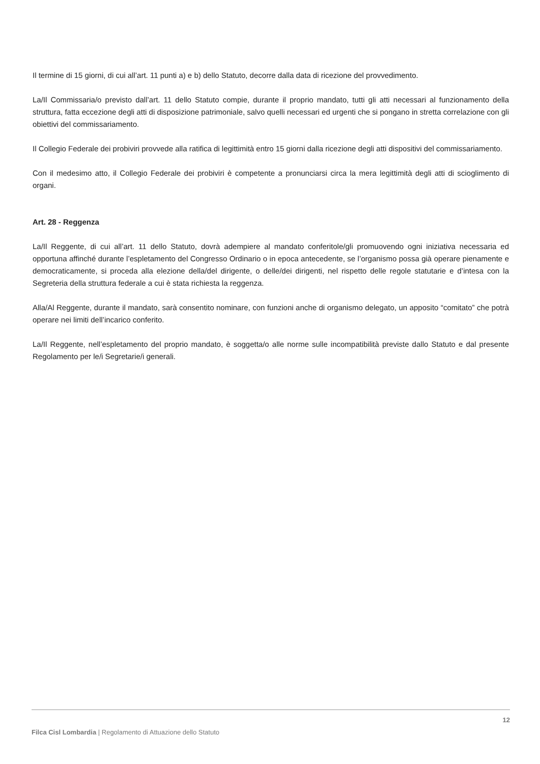Il termine di 15 giorni, di cui all’art. 11 punti a) e b) dello Statuto, decorre dalla data di ricezione del provvedimento.
La/Il Commissaria/o previsto dall’art. 11 dello Statuto compie, durante il proprio mandato, tutti gli atti necessari al funzionamento della struttura, fatta eccezione degli atti di disposizione patrimoniale, salvo quelli necessari ed urgenti che si pongano in stretta correlazione con gli obiettivi del commissariamento.
Il Collegio Federale dei probiviri provvede alla ratifica di legittimità entro 15 giorni dalla ricezione degli atti dispositivi del commissariamento.
Con il medesimo atto, il Collegio Federale dei probiviri è competente a pronunciarsi circa la mera legittimità degli atti di scioglimento di organi.
Art. 28 - Reggenza
La/Il Reggente, di cui all’art. 11 dello Statuto, dovrà adempiere al mandato conferitole/gli promuovendo ogni iniziativa necessaria ed opportuna affinché durante l’espletamento del Congresso Ordinario o in epoca antecedente, se l’organismo possa già operare pienamente e democraticamente, si proceda alla elezione della/del dirigente, o delle/dei dirigenti, nel rispetto delle regole statutarie e d’intesa con la Segreteria della struttura federale a cui è stata richiesta la reggenza.
Alla/Al Reggente, durante il mandato, sarà consentito nominare, con funzioni anche di organismo delegato, un apposito “comitato” che potrà operare nei limiti dell’incarico conferito.
La/Il Reggente, nell’espletamento del proprio mandato, è soggetta/o alle norme sulle incompatibilità previste dallo Statuto e dal presente Regolamento per le/i Segretarie/i generali.
12
Filca Cisl Lombardia | Regolamento di Attuazione dello Statuto